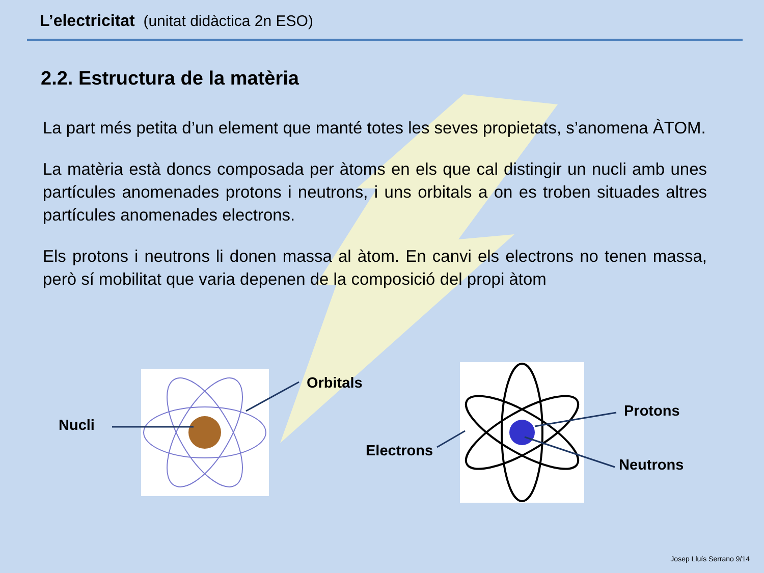L’electricitat (unitat didàctica 2n ESO)
2.2. Estructura de la matèria
La part més petita d’un element que manté totes les seves propietats, s’anomena ÀTOM.
La matèria està doncs composada per àtoms en els que cal distingir un nucli amb unes partícules anomenades protons i neutrons, i uns orbitals a on es troben situades altres partícules anomenades electrons.
Els protons i neutrons li donen massa al àtom. En canvi els electrons no tenen massa, però sí mobilitat que varia depenen de la composició del propi àtom
Nucli
Orbitals
Protons
Electrons
Neutrons
Josep Lluís Serrano 9/14